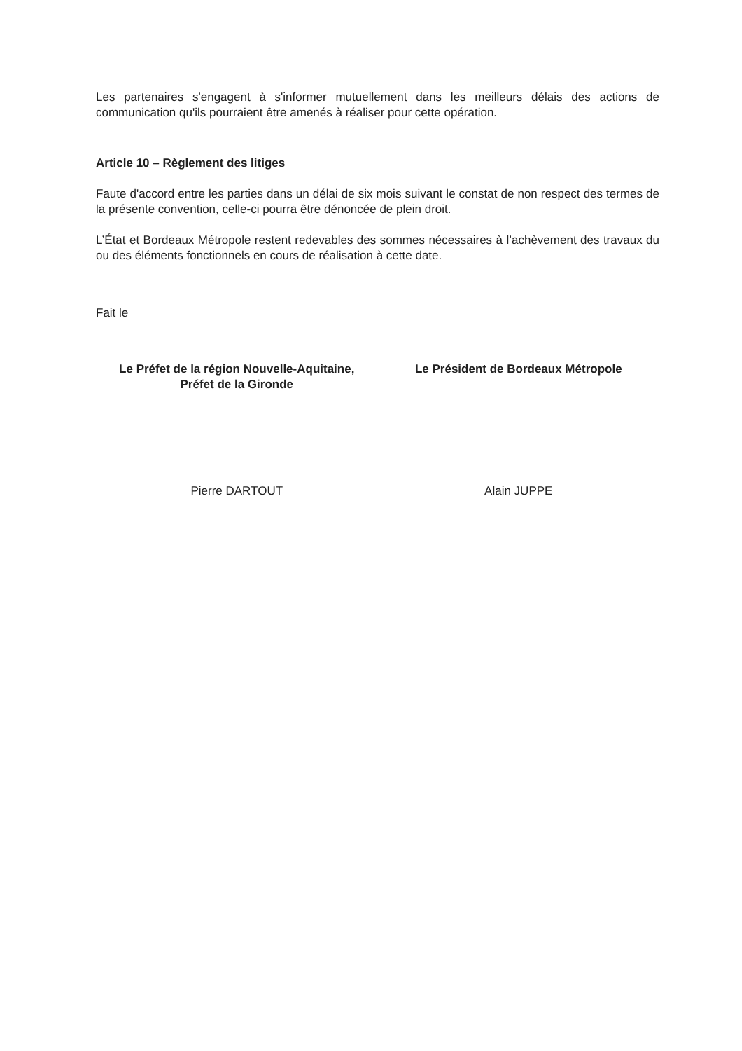Les partenaires s'engagent à s'informer mutuellement dans les meilleurs délais des actions de communication qu'ils pourraient être amenés à réaliser pour cette opération.
Article 10 – Règlement des litiges
Faute d'accord entre les parties dans un délai de six mois suivant le constat de non respect des termes de la présente convention, celle-ci pourra être dénoncée de plein droit.
L’État et Bordeaux Métropole restent redevables des sommes nécessaires à l’achèvement des travaux du ou des éléments fonctionnels en cours de réalisation à cette date.
Fait le
Le Préfet de la région Nouvelle-Aquitaine,
Préfet de la Gironde
Le Président de Bordeaux Métropole
Pierre DARTOUT Alain JUPPE